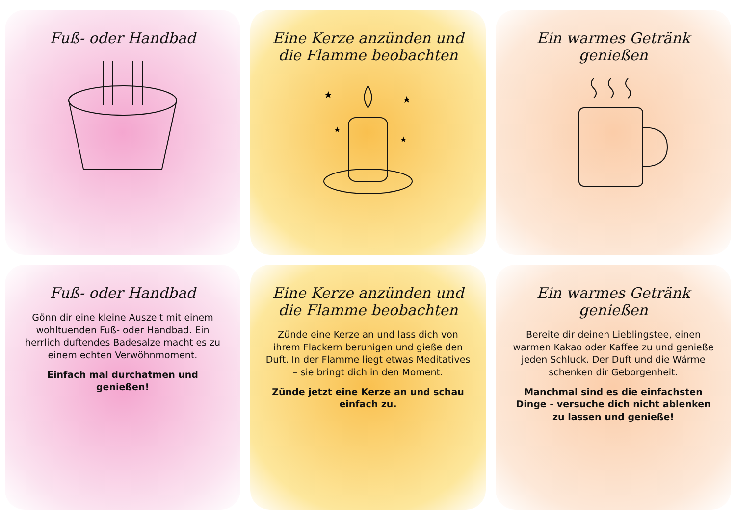Fuß- oder Handbad
Eine Kerze anzünden und die Flamme beobachten
★
★
★
★
Ein warmes Getränk genießen
Fuß- oder Handbad
Gönn dir eine kleine Auszeit mit einem wohltuenden Fuß- oder Handbad. Ein herrlich duftendes Badesalze macht es zu einem echten Verwöhnmoment.
Einfach mal durchatmen und genießen!
Eine Kerze anzünden und die Flamme beobachten
Zünde eine Kerze an und lass dich von ihrem Flackern beruhigen und gieße den Duft. In der Flamme liegt etwas Meditatives – sie bringt dich in den Moment.
Zünde jetzt eine Kerze an und schau einfach zu.
Ein warmes Getränk genießen
Bereite dir deinen Lieblingstee, einen warmen Kakao oder Kaffee zu und genieße jeden Schluck. Der Duft und die Wärme schenken dir Geborgenheit.
Manchmal sind es die einfachsten Dinge - versuche dich nicht ablenken zu lassen und genieße!